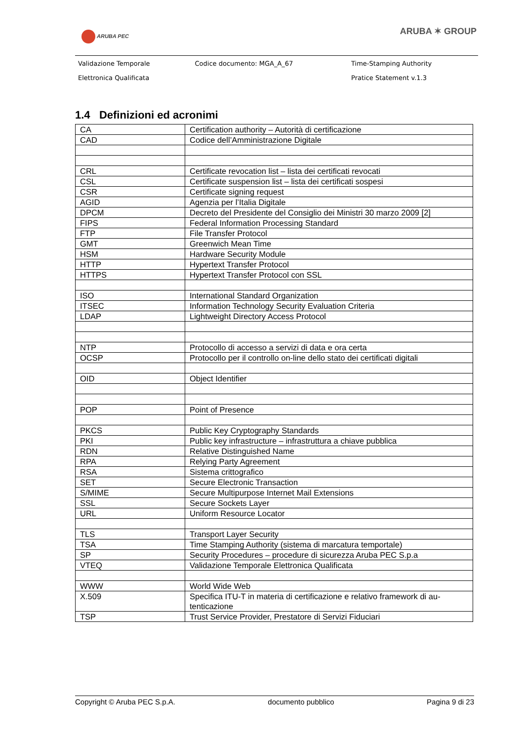ARUBA PEC ARUBA ✶ GROUP
| Validazione Temporale | Codice documento: MGA_A_67 | Time-Stamping Authority |
| Elettronica Qualificata | | Pratice Statement v.1.3 |
1.4 Definizioni ed acronimi
| CA | Certification authority – Autorità di certificazione |
| CAD | Codice dell’Amministrazione Digitale |
| CRL | Certificate revocation list – lista dei certificati revocati |
| CSL | Certificate suspension list – lista dei certificati sospesi |
| CSR | Certificate signing request |
| AGID | Agenzia per l’Italia Digitale |
| DPCM | Decreto del Presidente del Consiglio dei Ministri 30 marzo 2009 [2] |
| FIPS | Federal Information Processing Standard |
| FTP | File Transfer Protocol |
| GMT | Greenwich Mean Time |
| HSM | Hardware Security Module |
| HTTP | Hypertext Transfer Protocol |
| HTTPS | Hypertext Transfer Protocol con SSL |
| ISO | International Standard Organization |
| ITSEC | Information Technology Security Evaluation Criteria |
| LDAP | Lightweight Directory Access Protocol |
| NTP | Protocollo di accesso a servizi di data e ora certa |
| OCSP | Protocollo per il controllo on-line dello stato dei certificati digitali |
| OID | Object Identifier |
| POP | Point of Presence |
| PKCS | Public Key Cryptography Standards |
| PKI | Public key infrastructure – infrastruttura a chiave pubblica |
| RDN | Relative Distinguished Name |
| RPA | Relying Party Agreement |
| RSA | Sistema crittografico |
| SET | Secure Electronic Transaction |
| S/MIME | Secure Multipurpose Internet Mail Extensions |
| SSL | Secure Sockets Layer |
| URL | Uniform Resource Locator |
| TLS | Transport Layer Security |
| TSA | Time Stamping Authority (sistema di marcatura temportale) |
| SP | Security Procedures – procedure di sicurezza Aruba PEC S.p.a |
| VTEQ | Validazione Temporale Elettronica Qualificata |
| WWW | World Wide Web |
| X.509 | Specifica ITU-T in materia di certificazione e relativo framework di au-tenticazione |
| TSP | Trust Service Provider, Prestatore di Servizi Fiduciari |
Copyright © Aruba PEC S.p.A. documento pubblico Pagina 9 di 23